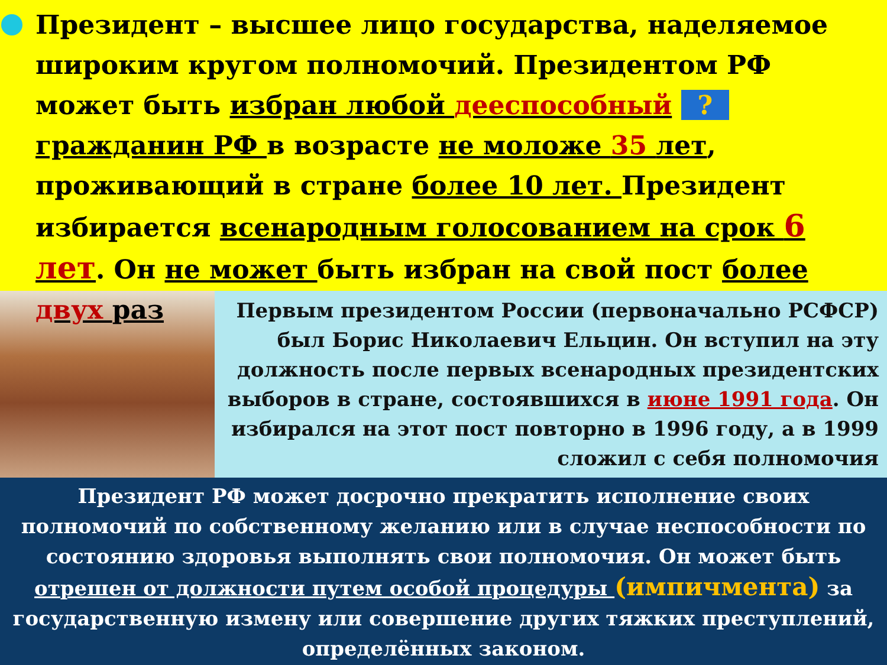Президент – высшее лицо государства, наделяемое широким кругом полномочий. Президентом РФ может быть избран любой дееспособный ? гражданин РФ в возрасте не моложе 35 лет, проживающий в стране более 10 лет. Президент избирается всенародным голосованием на срок 6 лет. Он не может быть избран на свой пост более двух раз
Первым президентом России (первоначально РСФСР) был Борис Николаевич Ельцин. Он вступил на эту должность после первых всенародных президентских выборов в стране, состоявшихся в июне 1991 года. Он избирался на этот пост повторно в 1996 году, а в 1999 сложил с себя полномочия
Президент РФ может досрочно прекратить исполнение своих полномочий по собственному желанию или в случае неспособности по состоянию здоровья выполнять свои полномочия. Он может быть отрешен от должности путем особой процедуры (импичмента) за государственную измену или совершение других тяжких преступлений, определённых законом.